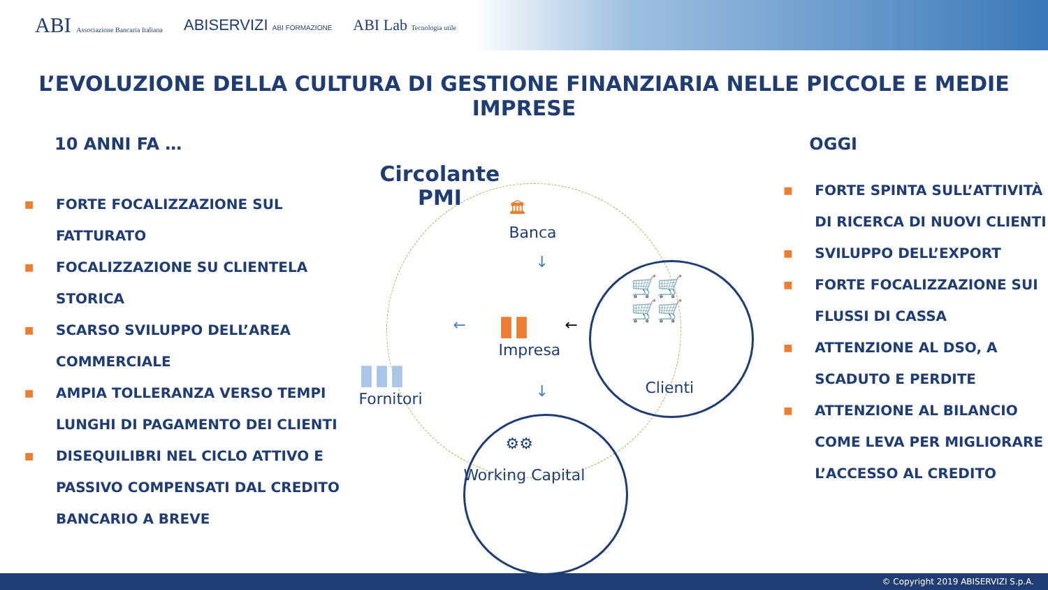ABI Associazione Bancaria Italiana ABISERVIZI ABI FORMAZIONE ABI Lab Tecnologia utile
L’EVOLUZIONE DELLA CULTURA DI GESTIONE FINANZIARIA NELLE PICCOLE E MEDIE IMPRESE
10 ANNI FA …
■ FORTE FOCALIZZAZIONE SUL FATTURATO
■ FOCALIZZAZIONE SU CLIENTELA STORICA
■ SCARSO SVILUPPO DELL’AREA COMMERCIALE
■ AMPIA TOLLERANZA VERSO TEMPI LUNGHI DI PAGAMENTO DEI CLIENTI
■ DISEQUILIBRI NEL CICLO ATTIVO E PASSIVO COMPENSATI DAL CREDITO BANCARIO A BREVE
Circolante
PMI
🏛
Banca
↓
▮▮
Impresa
← ←
▮▮▮
Fornitori
🛒🛒
🛒🛒
Clienti
↓
⚙⚙
Working Capital
OGGI
■ FORTE SPINTA SULL’ATTIVITÀ DI RICERCA DI NUOVI CLIENTI
■ SVILUPPO DELL’EXPORT
■ FORTE FOCALIZZAZIONE SUI FLUSSI DI CASSA
■ ATTENZIONE AL DSO, A SCADUTO E PERDITE
■ ATTENZIONE AL BILANCIO COME LEVA PER MIGLIORARE L’ACCESSO AL CREDITO
© Copyright 2019 ABISERVIZI S.p.A.